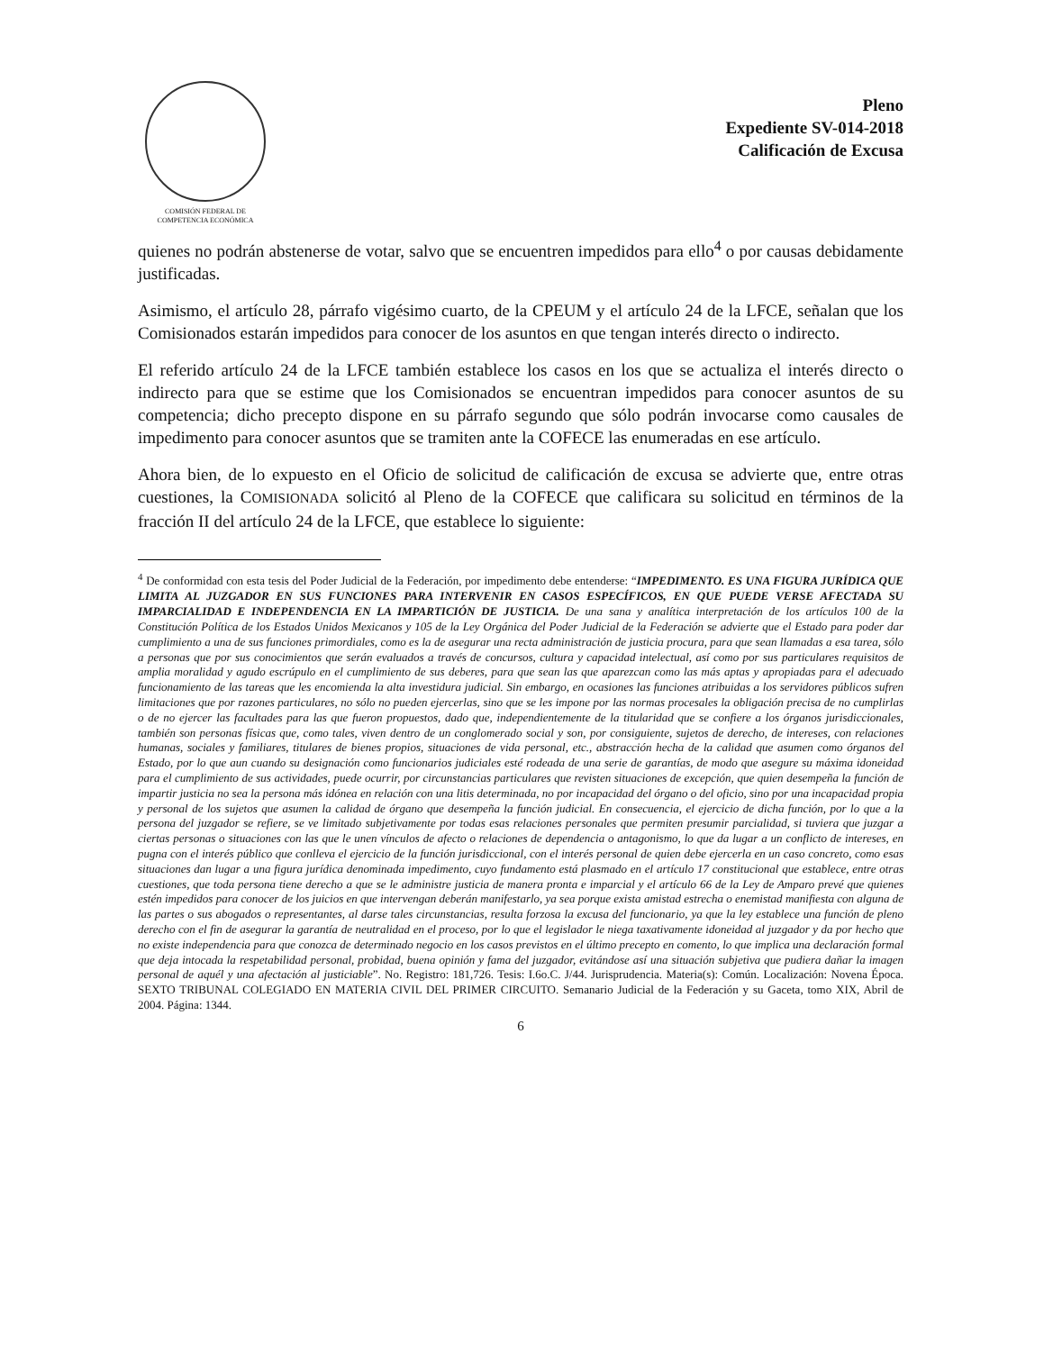COMISIÓN FEDERAL DE
COMPETENCIA ECONÓMICA
Pleno
Expediente SV-014-2018
Calificación de Excusa
quienes no podrán abstenerse de votar, salvo que se encuentren impedidos para ello<sup>4</sup> o por causas debidamente justificadas.
Asimismo, el artículo 28, párrafo vigésimo cuarto, de la CPEUM y el artículo 24 de la LFCE, señalan que los Comisionados estarán impedidos para conocer de los asuntos en que tengan interés directo o indirecto.
El referido artículo 24 de la LFCE también establece los casos en los que se actualiza el interés directo o indirecto para que se estime que los Comisionados se encuentran impedidos para conocer asuntos de su competencia; dicho precepto dispone en su párrafo segundo que sólo podrán invocarse como causales de impedimento para conocer asuntos que se tramiten ante la COFECE las enumeradas en ese artículo.
Ahora bien, de lo expuesto en el Oficio de solicitud de calificación de excusa se advierte que, entre otras cuestiones, la COMISIONADA solicitó al Pleno de la COFECE que calificara su solicitud en términos de la fracción II del artículo 24 de la LFCE, que establece lo siguiente:
<sup>4</sup> De conformidad con esta tesis del Poder Judicial de la Federación, por impedimento debe entenderse: “IMPEDIMENTO. ES UNA FIGURA JURÍDICA QUE LIMITA AL JUZGADOR EN SUS FUNCIONES PARA INTERVENIR EN CASOS ESPECÍFICOS, EN QUE PUEDE VERSE AFECTADA SU IMPARCIALIDAD E INDEPENDENCIA EN LA IMPARTICIÓN DE JUSTICIA. De una sana y analítica interpretación de los artículos 100 de la Constitución Política de los Estados Unidos Mexicanos y 105 de la Ley Orgánica del Poder Judicial de la Federación se advierte que el Estado para poder dar cumplimiento a una de sus funciones primordiales, como es la de asegurar una recta administración de justicia procura, para que sean llamadas a esa tarea, sólo a personas que por sus conocimientos que serán evaluados a través de concursos, cultura y capacidad intelectual, así como por sus particulares requisitos de amplia moralidad y agudo escrúpulo en el cumplimiento de sus deberes, para que sean las que aparezcan como las más aptas y apropiadas para el adecuado funcionamiento de las tareas que les encomienda la alta investidura judicial. Sin embargo, en ocasiones las funciones atribuidas a los servidores públicos sufren limitaciones que por razones particulares, no sólo no pueden ejercerlas, sino que se les impone por las normas procesales la obligación precisa de no cumplirlas o de no ejercer las facultades para las que fueron propuestos, dado que, independientemente de la titularidad que se confiere a los órganos jurisdiccionales, también son personas físicas que, como tales, viven dentro de un conglomerado social y son, por consiguiente, sujetos de derecho, de intereses, con relaciones humanas, sociales y familiares, titulares de bienes propios, situaciones de vida personal, etc., abstracción hecha de la calidad que asumen como órganos del Estado, por lo que aun cuando su designación como funcionarios judiciales esté rodeada de una serie de garantías, de modo que asegure su máxima idoneidad para el cumplimiento de sus actividades, puede ocurrir, por circunstancias particulares que revisten situaciones de excepción, que quien desempeña la función de impartir justicia no sea la persona más idónea en relación con una litis determinada, no por incapacidad del órgano o del oficio, sino por una incapacidad propia y personal de los sujetos que asumen la calidad de órgano que desempeña la función judicial. En consecuencia, el ejercicio de dicha función, por lo que a la persona del juzgador se refiere, se ve limitado subjetivamente por todas esas relaciones personales que permiten presumir parcialidad, si tuviera que juzgar a ciertas personas o situaciones con las que le unen vínculos de afecto o relaciones de dependencia o antagonismo, lo que da lugar a un conflicto de intereses, en pugna con el interés público que conlleva el ejercicio de la función jurisdiccional, con el interés personal de quien debe ejercerla en un caso concreto, como esas situaciones dan lugar a una figura jurídica denominada impedimento, cuyo fundamento está plasmado en el artículo 17 constitucional que establece, entre otras cuestiones, que toda persona tiene derecho a que se le administre justicia de manera pronta e imparcial y el artículo 66 de la Ley de Amparo prevé que quienes estén impedidos para conocer de los juicios en que intervengan deberán manifestarlo, ya sea porque exista amistad estrecha o enemistad manifiesta con alguna de las partes o sus abogados o representantes, al darse tales circunstancias, resulta forzosa la excusa del funcionario, ya que la ley establece una función de pleno derecho con el fin de asegurar la garantía de neutralidad en el proceso, por lo que el legislador le niega taxativamente idoneidad al juzgador y da por hecho que no existe independencia para que conozca de determinado negocio en los casos previstos en el último precepto en comento, lo que implica una declaración formal que deja intocada la respetabilidad personal, probidad, buena opinión y fama del juzgador, evitándose así una situación subjetiva que pudiera dañar la imagen personal de aquél y una afectación al justiciable”. No. Registro: 181,726. Tesis: I.6o.C. J/44. Jurisprudencia. Materia(s): Común. Localización: Novena Época. SEXTO TRIBUNAL COLEGIADO EN MATERIA CIVIL DEL PRIMER CIRCUITO. Semanario Judicial de la Federación y su Gaceta, tomo XIX, Abril de 2004. Página: 1344.
6